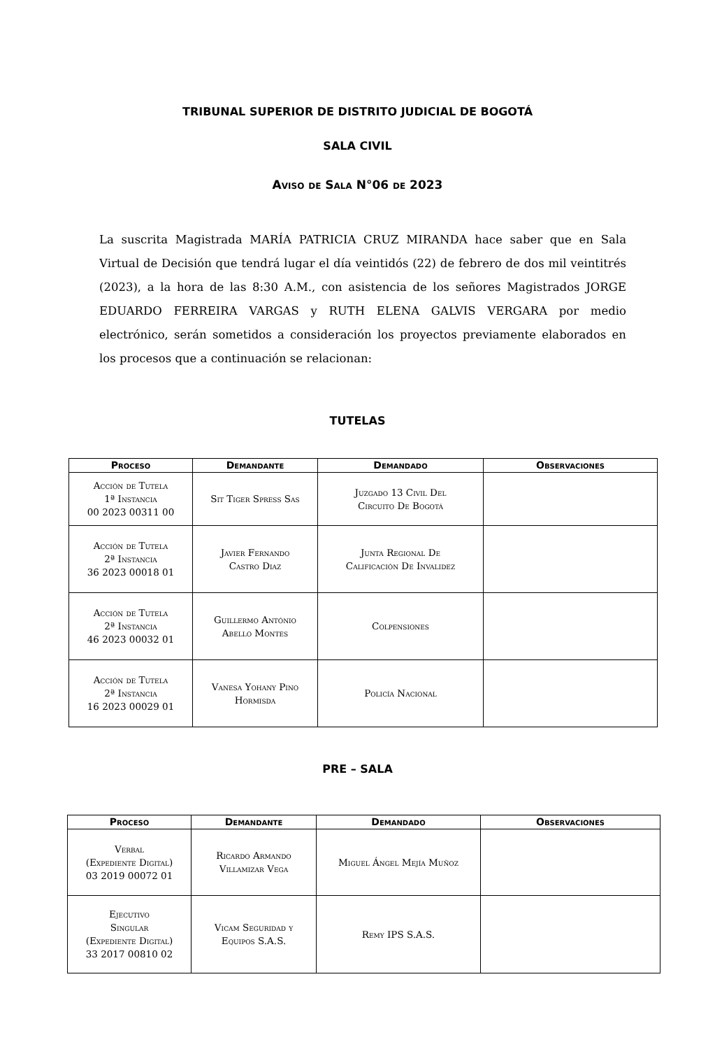TRIBUNAL SUPERIOR DE DISTRITO JUDICIAL DE BOGOTÁ
SALA CIVIL
Aviso de Sala N°06 de 2023
La suscrita Magistrada MARÍA PATRICIA CRUZ MIRANDA hace saber que en Sala Virtual de Decisión que tendrá lugar el día veintidós (22) de febrero de dos mil veintitrés (2023), a la hora de las 8:30 A.M., con asistencia de los señores Magistrados JORGE EDUARDO FERREIRA VARGAS y RUTH ELENA GALVIS VERGARA por medio electrónico, serán sometidos a consideración los proyectos previamente elaborados en los procesos que a continuación se relacionan:
TUTELAS
| Proceso | Demandante | Demandado | Observaciones |
| --- | --- | --- | --- |
| Acción de Tutela 1ª Instancia 00 2023 00311 00 | Sit Tiger Spress Sas | Juzgado 13 Civil Del Circuito De Bogotá | |
| Acción de Tutela 2ª Instancia 36 2023 00018 01 | Javier Fernando Castro Diaz | Junta Regional De Calificación De Invalidez | |
| Acción de Tutela 2ª Instancia 46 2023 00032 01 | Guillermo António Abello Montes | Colpensiones | |
| Acción de Tutela 2ª Instancia 16 2023 00029 01 | Vanesa Yohany Pino Hormisda | Policía Nacional | |
PRE – SALA
| Proceso | Demandante | Demandado | Observaciones |
| --- | --- | --- | --- |
| Verbal (Expediente Digital) 03 2019 00072 01 | Ricardo Armando Villamizar Vega | Miguel Ángel Mejía Muñoz | |
| Ejecutivo Singular (Expediente Digital) 33 2017 00810 02 | Vicam Seguridad y Equipos S.A.S. | Remy IPS S.A.S. | |